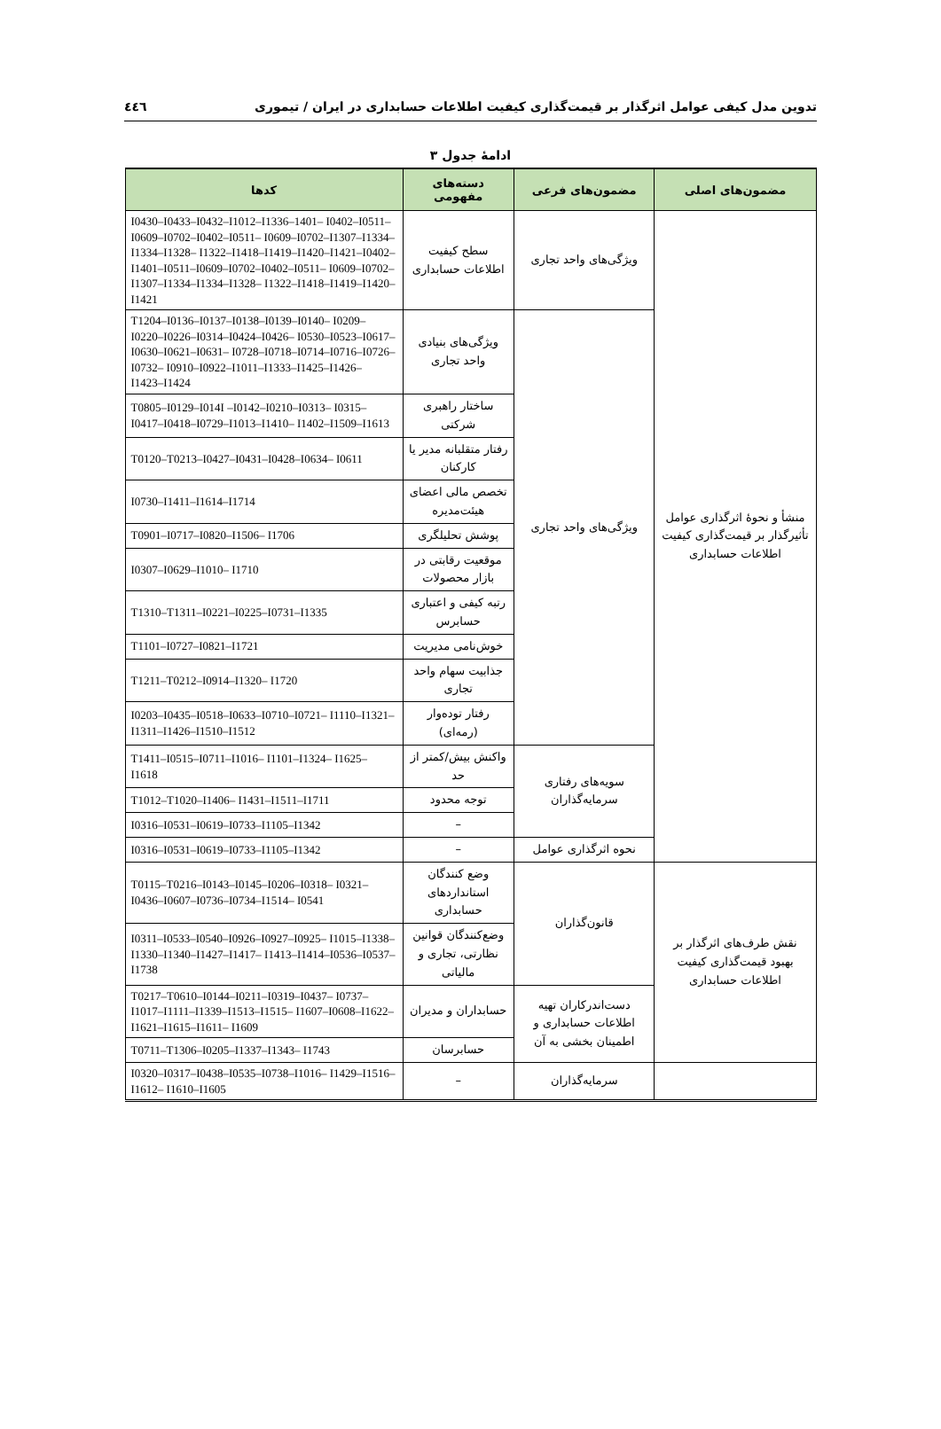تدوین مدل کیفی عوامل اثرگذار بر قیمت‌گذاری کیفیت اطلاعات حسابداری در ایران / تیموری ٤٤٦
ادامهٔ جدول ۳
| مضمون‌های اصلی | مضمون‌های فرعی | دسته‌های مفهومی | کدها |
| --- | --- | --- | --- |
| منشأ و نحوهٔ اثرگذاری عوامل تأثیرگذار بر قیمت‌گذاری کیفیت اطلاعات حسابداری | ویژگی‌های واحد تجاری | سطح کیفیت اطلاعات حسابداری | I0430–I0433–I0432–I1012–I1336–1401– I0402–I0511–I0609–I0702–I0402–I0511– I0609–I0702–I1307–I1334–I1334–I1328– I1322–I1418–I1419–I1420–I1421–I0402– I1401–I0511–I0609–I0702–I0402–I0511– I0609–I0702–I1307–I1334–I1334–I1328– I1322–I1418–I1419–I1420–I1421 |
| | ویژگی‌های واحد تجاری | ویژگی‌های بنیادی واحد تجاری | T1204–I0136–I0137–I0138–I0139–I0140– I0209–I0220–I0226–I0314–I0424–I0426– I0530–I0523–I0617–I0630–I0621–I0631– I0728–I0718–I0714–I0716–I0726–I0732– I0910–I0922–I1011–I1333–I1425–I1426– I1423–I1424 |
| | | ساختار راهبری شرکتی | T0805–I0129–I014I –I0142–I0210–I0313– I0315–I0417–I0418–I0729–I1013–I1410– I1402–I1509–I1613 |
| | | رفتار متقلبانه مدیر یا کارکنان | T0120–T0213–I0427–I0431–I0428–I0634– I0611 |
| | | تخصص مالی اعضای هیئت‌مدیره | I0730–I1411–I1614–I1714 |
| | | پوشش تحلیلگری | T0901–I0717–I0820–I1506– I1706 |
| | | موقعیت رقابتی در بازار محصولات | I0307–I0629–I1010– I1710 |
| | | رتبه کیفی و اعتباری حسابرس | T1310–T1311–I0221–I0225–I0731–I1335 |
| | | خوش‌نامی مدیریت | T1101–I0727–I0821–I1721 |
| | | جذابیت سهام واحد تجاری | T1211–T0212–I0914–I1320– I1720 |
| | | رفتار توده‌وار (رمه‌ای) | I0203–I0435–I0518–I0633–I0710–I0721– I1110–I1321–I1311–I1426–I1510–I1512 |
| | سویه‌های رفتاری سرمایه‌گذاران | واکنش بیش/کمتر از حد | T1411–I0515–I0711–I1016– I1101–I1324– I1625– I1618 |
| | | توجه محدود | T1012–T1020–I1406– I1431–I1511–I1711 |
| | | – | I0316–I0531–I0619–I0733–I1105–I1342 |
| | نحوه اثرگذاری عوامل | – | I0316–I0531–I0619–I0733–I1105–I1342 |
| نقش طرف‌های اثرگذار بر بهبود قیمت‌گذاری کیفیت اطلاعات حسابداری | قانون‌گذاران | وضع کنندگان استانداردهای حسابداری | T0115–T0216–I0143–I0145–I0206–I0318– I0321–I0436–I0607–I0736–I0734–I1514– I0541 |
| | | وضع‌کنندگان قوانین نظارتی، تجاری و مالیاتی | I0311–I0533–I0540–I0926–I0927–I0925– I1015–I1338–I1330–I1340–I1427–I1417– I1413–I1414–I0536–I0537–I1738 |
| | دست‌اندرکاران تهیه اطلاعات حسابداری و اطمینان بخشی به آن | حسابداران و مدیران | T0217–T0610–I0144–I0211–I0319–I0437– I0737–I1017–I1111–I1339–I1513–I1515– I1607–I0608–I1622–I1621–I1615–I1611– I1609 |
| | | حسابرسان | T0711–T1306–I0205–I1337–I1343– I1743 |
| | سرمایه‌گذاران | – | I0320–I0317–I0438–I0535–I0738–I1016– I1429–I1516–I1612– I1610–I1605 |